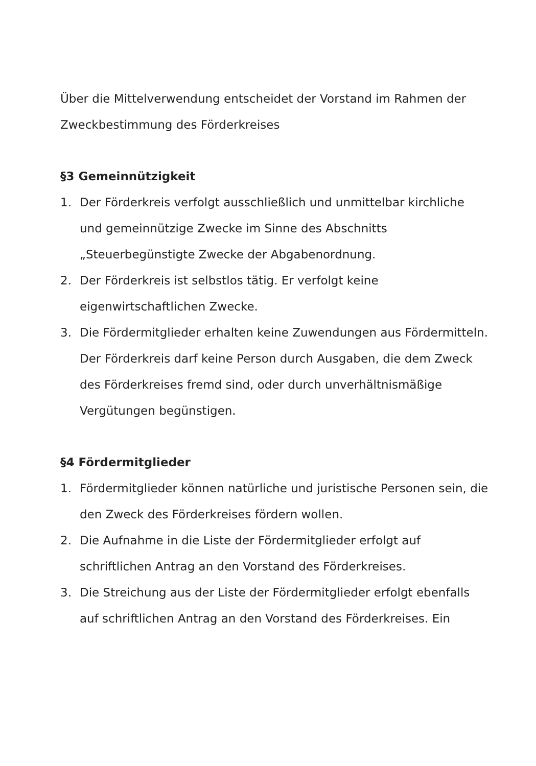Über die Mittelverwendung entscheidet der Vorstand im Rahmen der Zweckbestimmung des Förderkreises
§3 Gemeinnützigkeit
1. Der Förderkreis verfolgt ausschließlich und unmittelbar kirchliche und gemeinnützige Zwecke im Sinne des Abschnitts „Steuerbegünstigte Zwecke der Abgabenordnung.
2. Der Förderkreis ist selbstlos tätig. Er verfolgt keine eigenwirtschaftlichen Zwecke.
3. Die Fördermitglieder erhalten keine Zuwendungen aus Fördermitteln. Der Förderkreis darf keine Person durch Ausgaben, die dem Zweck des Förderkreises fremd sind, oder durch unverhältnismäßige Vergütungen begünstigen.
§4 Fördermitglieder
1. Fördermitglieder können natürliche und juristische Personen sein, die den Zweck des Förderkreises fördern wollen.
2. Die Aufnahme in die Liste der Fördermitglieder erfolgt auf schriftlichen Antrag an den Vorstand des Förderkreises.
3. Die Streichung aus der Liste der Fördermitglieder erfolgt ebenfalls auf schriftlichen Antrag an den Vorstand des Förderkreises. Ein